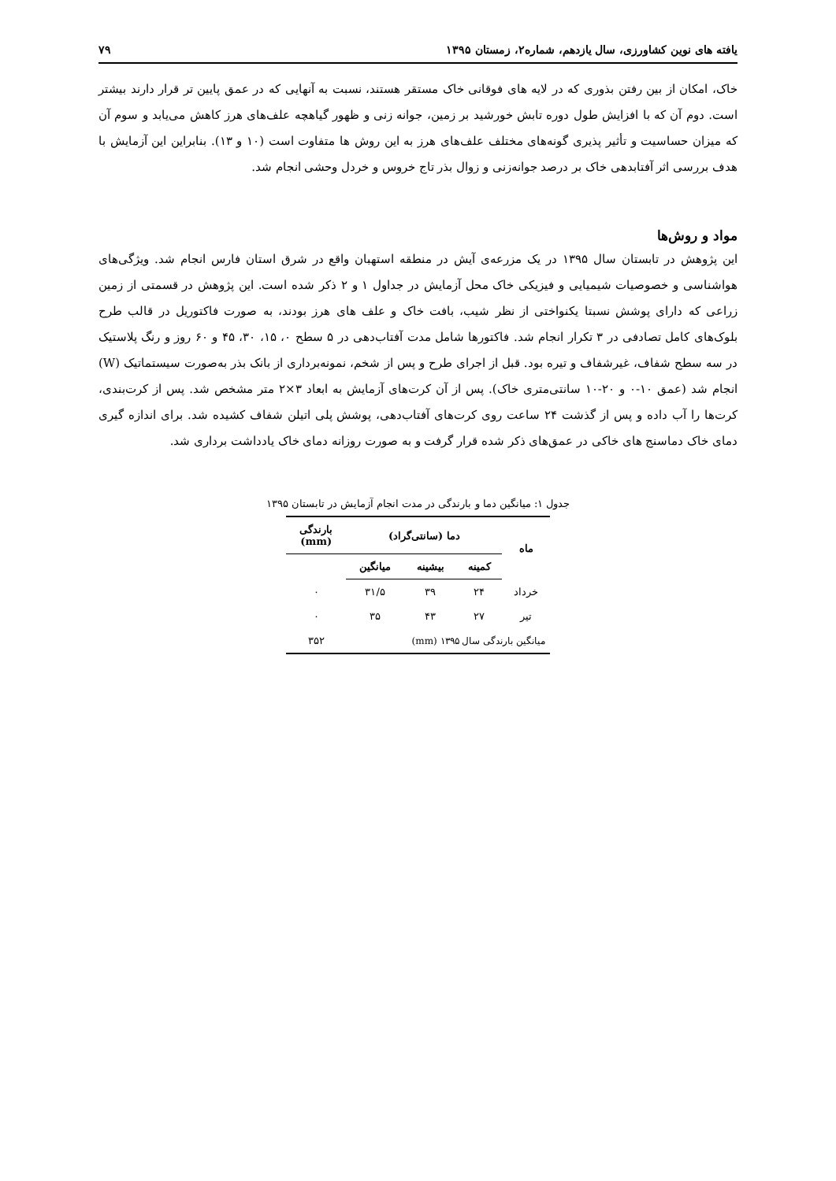یافته های نوین کشاورزی، سال یازدهم، شماره۲، زمستان ۱۳۹۵ ۷۹
خاک، امکان از بین رفتن بذوری که در لایه های فوقانی خاک مستقر هستند، نسبت به آنهایی که در عمق پایین تر قرار دارند بیشتر است. دوم آن که با افزایش طول دوره تابش خورشید بر زمین، جوانه زنی و ظهور گیاهچه علف‌های هرز کاهش می‌یابد و سوم آن که میزان حساسیت و تأثیر پذیری گونه‌های مختلف علف‌های هرز به این روش ها متفاوت است (۱۰ و ۱۳). بنابراین این آزمایش با هدف بررسی اثر آفتابدهی خاک بر درصد جوانه‌زنی و زوال بذر تاج خروس و خردل وحشی انجام شد.
مواد و روش‌ها
این پژوهش در تابستان سال ۱۳۹۵ در یک مزرعه‌ی آیش در منطقه استهبان واقع در شرق استان فارس انجام شد. ویژگی‌های هواشناسی و خصوصیات شیمیایی و فیزیکی خاک محل آزمایش در جداول ۱ و ۲ ذکر شده است. این پژوهش در قسمتی از زمین زراعی که دارای پوشش نسبتا یکنواختی از نظر شیب، بافت خاک و علف های هرز بودند، به صورت فاکتوریل در قالب طرح بلوک‌های کامل تصادفی در ۳ تکرار انجام شد. فاکتورها شامل مدت آفتاب‌دهی در ۵ سطح ۰، ۱۵، ۳۰، ۴۵ و ۶۰ روز و رنگ پلاستیک در سه سطح شفاف، غیرشفاف و تیره بود. قبل از اجرای طرح و پس از شخم، نمونه‌برداری از بانک بذر به‌صورت سیستماتیک (W) انجام شد (عمق ۱۰-۰ و ۲۰-۱۰ سانتی‌متری خاک). پس از آن کرت‌های آزمایش به ابعاد ۳×۲ متر مشخص شد. پس از کرت‌بندی، کرت‌ها را آب داده و پس از گذشت ۲۴ ساعت روی کرت‌های آفتاب‌دهی، پوشش پلی اتیلن شفاف کشیده شد. برای اندازه گیری دمای خاک دماسنج های خاکی در عمق‌های ذکر شده قرار گرفت و به صورت روزانه دمای خاک یادداشت برداری شد.
جدول ۱: میانگین دما و بارندگی در مدت انجام آزمایش در تابستان ۱۳۹۵
| ماه | دما (سانتی‌گراد) | | | بارندگی (mm) |
| --- | --- | --- | --- | --- |
| | کمینه | بیشینه | میانگین | |
| خرداد | ۲۴ | ۳۹ | ۳۱/۵ | ۰ |
| تیر | ۲۷ | ۴۳ | ۳۵ | ۰ |
| میانگین بارندگی سال ۱۳۹۵ (mm) | | | | ۳۵۲ |